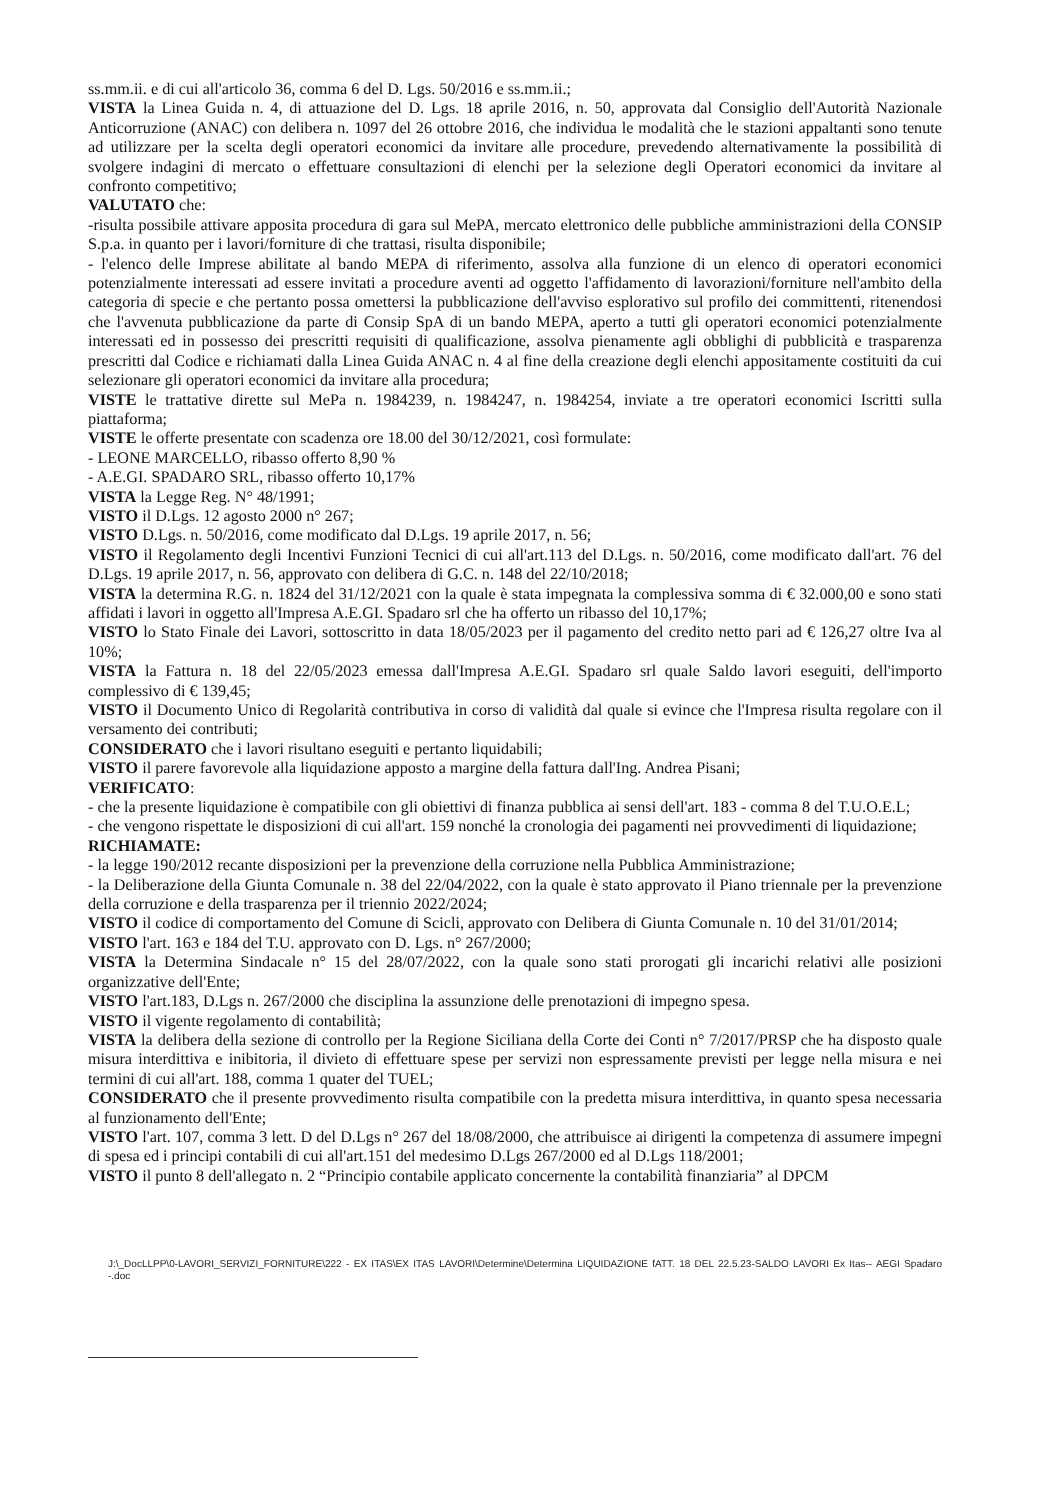ss.mm.ii. e di cui all'articolo 36, comma 6 del D. Lgs. 50/2016 e ss.mm.ii.;
VISTA la Linea Guida n. 4, di attuazione del D. Lgs. 18 aprile 2016, n. 50, approvata dal Consiglio dell'Autorità Nazionale Anticorruzione (ANAC) con delibera n. 1097 del 26 ottobre 2016, che individua le modalità che le stazioni appaltanti sono tenute ad utilizzare per la scelta degli operatori economici da invitare alle procedure, prevedendo alternativamente la possibilità di svolgere indagini di mercato o effettuare consultazioni di elenchi per la selezione degli Operatori economici da invitare al confronto competitivo;
VALUTATO che:
-risulta possibile attivare apposita procedura di gara sul MePA, mercato elettronico delle pubbliche amministrazioni della CONSIP S.p.a. in quanto per i lavori/forniture di che trattasi, risulta disponibile;
- l'elenco delle Imprese abilitate al bando MEPA di riferimento, assolva alla funzione di un elenco di operatori economici potenzialmente interessati ad essere invitati a procedure aventi ad oggetto l'affidamento di lavorazioni/forniture nell'ambito della categoria di specie e che pertanto possa omettersi la pubblicazione dell'avviso esplorativo sul profilo dei committenti, ritenendosi che l'avvenuta pubblicazione da parte di Consip SpA di un bando MEPA, aperto a tutti gli operatori economici potenzialmente interessati ed in possesso dei prescritti requisiti di qualificazione, assolva pienamente agli obblighi di pubblicità e trasparenza prescritti dal Codice e richiamati dalla Linea Guida ANAC n. 4 al fine della creazione degli elenchi appositamente costituiti da cui selezionare gli operatori economici da invitare alla procedura;
VISTE le trattative dirette sul MePa n. 1984239, n. 1984247, n. 1984254, inviate a tre operatori economici Iscritti sulla piattaforma;
VISTE le offerte presentate con scadenza ore 18.00 del 30/12/2021, così formulate:
- LEONE MARCELLO, ribasso offerto 8,90 %
- A.E.GI. SPADARO SRL, ribasso offerto 10,17%
VISTA la Legge Reg. N° 48/1991;
VISTO il D.Lgs. 12 agosto 2000 n° 267;
VISTO D.Lgs. n. 50/2016, come modificato dal D.Lgs. 19 aprile 2017, n. 56;
VISTO il Regolamento degli Incentivi Funzioni Tecnici di cui all'art.113 del D.Lgs. n. 50/2016, come modificato dall'art. 76 del D.Lgs. 19 aprile 2017, n. 56, approvato con delibera di G.C. n. 148 del 22/10/2018;
VISTA la determina R.G. n. 1824 del 31/12/2021 con la quale è stata impegnata la complessiva somma di € 32.000,00 e sono stati affidati i lavori in oggetto all'Impresa A.E.GI. Spadaro srl che ha offerto un ribasso del 10,17%;
VISTO lo Stato Finale dei Lavori, sottoscritto in data 18/05/2023 per il pagamento del credito netto pari ad € 126,27 oltre Iva al 10%;
VISTA la Fattura n. 18 del 22/05/2023 emessa dall'Impresa A.E.GI. Spadaro srl quale Saldo lavori eseguiti, dell'importo complessivo di € 139,45;
VISTO il Documento Unico di Regolarità contributiva in corso di validità dal quale si evince che l'Impresa risulta regolare con il versamento dei contributi;
CONSIDERATO che i lavori risultano eseguiti e pertanto liquidabili;
VISTO il parere favorevole alla liquidazione apposto a margine della fattura dall'Ing. Andrea Pisani;
VERIFICATO:
- che la presente liquidazione è compatibile con gli obiettivi di finanza pubblica ai sensi dell'art. 183 - comma 8 del T.U.O.E.L;
- che vengono rispettate le disposizioni di cui all'art. 159 nonché la cronologia dei pagamenti nei provvedimenti di liquidazione;
RICHIAMATE:
- la legge 190/2012 recante disposizioni per la prevenzione della corruzione nella Pubblica Amministrazione;
- la Deliberazione della Giunta Comunale n. 38 del 22/04/2022, con la quale è stato approvato il Piano triennale per la prevenzione della corruzione e della trasparenza per il triennio 2022/2024;
VISTO il codice di comportamento del Comune di Scicli, approvato con Delibera di Giunta Comunale n. 10 del 31/01/2014;
VISTO l'art. 163 e 184 del T.U. approvato con D. Lgs. n° 267/2000;
VISTA la Determina Sindacale n° 15 del 28/07/2022, con la quale sono stati prorogati gli incarichi relativi alle posizioni organizzative dell'Ente;
VISTO l'art.183, D.Lgs n. 267/2000 che disciplina la assunzione delle prenotazioni di impegno spesa.
VISTO il vigente regolamento di contabilità;
VISTA la delibera della sezione di controllo per la Regione Siciliana della Corte dei Conti n° 7/2017/PRSP che ha disposto quale misura interdittiva e inibitoria, il divieto di effettuare spese per servizi non espressamente previsti per legge nella misura e nei termini di cui all'art. 188, comma 1 quater del TUEL;
CONSIDERATO che il presente provvedimento risulta compatibile con la predetta misura interdittiva, in quanto spesa necessaria al funzionamento dell'Ente;
VISTO l'art. 107, comma 3 lett. D del D.Lgs n° 267 del 18/08/2000, che attribuisce ai dirigenti la competenza di assumere impegni di spesa ed i principi contabili di cui all'art.151 del medesimo D.Lgs 267/2000 ed al D.Lgs 118/2001;
VISTO il punto 8 dell'allegato n. 2 “Principio contabile applicato concernente la contabilità finanziaria” al DPCM
J:\_DocLLPP\0-LAVORI_SERVIZI_FORNITURE\222 - EX ITAS\EX ITAS LAVORI\Determine\Determina LIQUIDAZIONE fATT. 18 DEL 22.5.23-SALDO LAVORI Ex Itas-- AEGI Spadaro -.doc